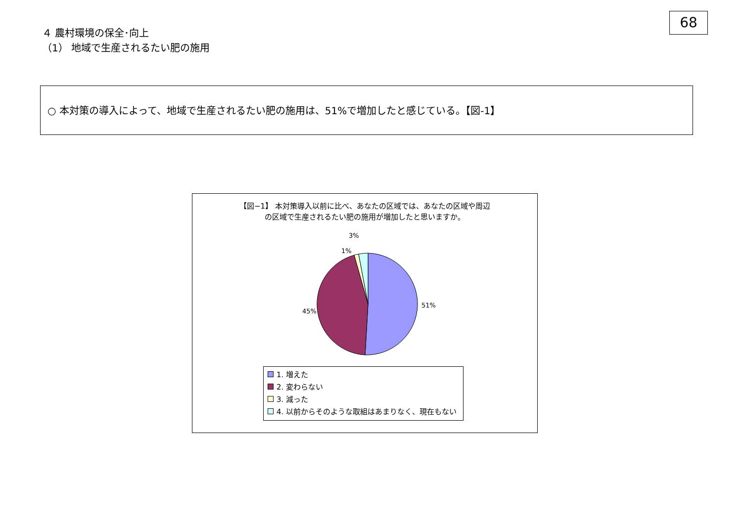68
４ 農村環境の保全･向上
（1） 地域で生産されるたい肥の施用
○ 本対策の導入によって、地域で生産されるたい肥の施用は、51%で増加したと感じている。【図-1】
【図−1】 本対策導入以前に比べ、あなたの区域では、あなたの区域や周辺
の区域で生産されるたい肥の施用が増加したと思いますか。
3%
1%
51%
45%
1. 増えた
2. 変わらない
3. 減った
4. 以前からそのような取組はあまりなく、現在もない